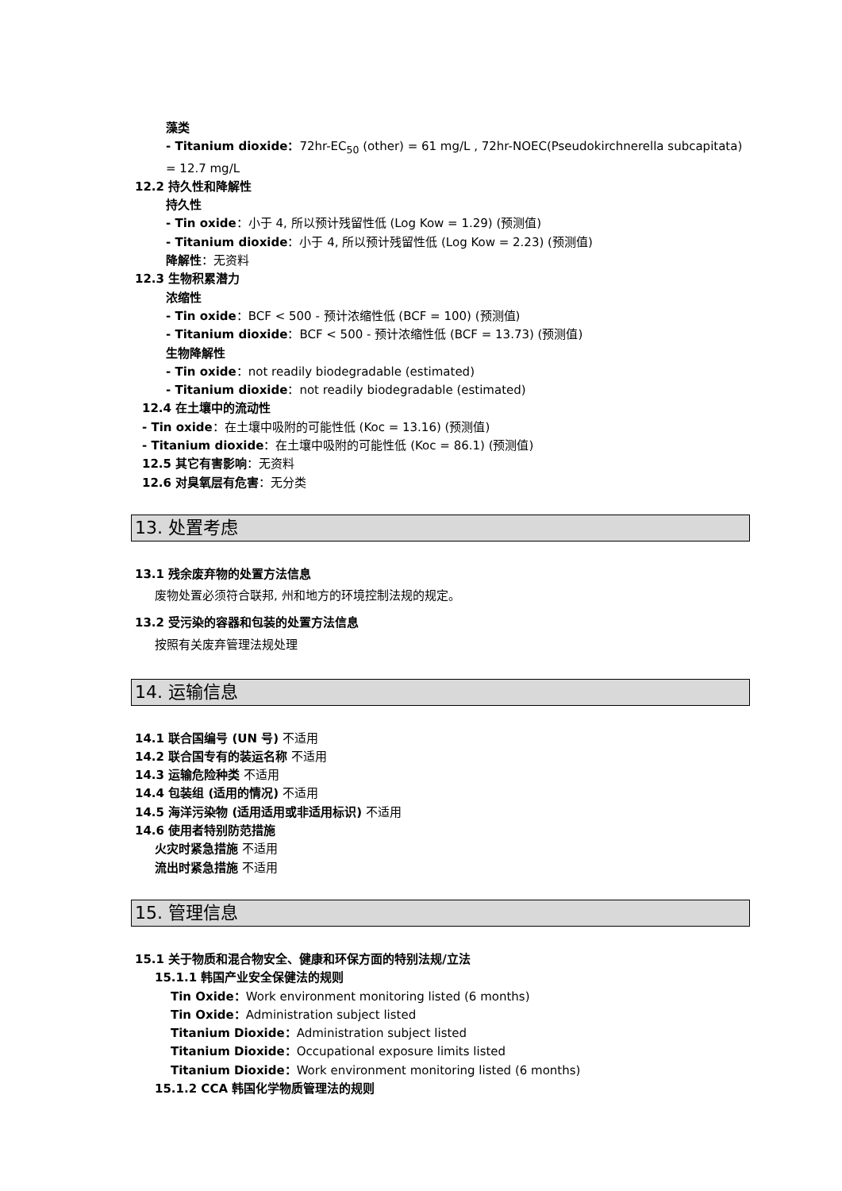藻类
- Titanium dioxide：72hr-EC<sub>50</sub> (other) = 61 mg/L , 72hr-NOEC(Pseudokirchnerella subcapitata) = 12.7 mg/L
12.2 持久性和降解性
持久性
- Tin oxide：小于 4, 所以预计残留性低 (Log Kow = 1.29) (预测值)
- Titanium dioxide：小于 4, 所以预计残留性低 (Log Kow = 2.23) (预测值)
降解性：无资料
12.3 生物积累潜力
浓缩性
- Tin oxide：BCF < 500 - 预计浓缩性低 (BCF = 100) (预测值)
- Titanium dioxide：BCF < 500 - 预计浓缩性低 (BCF = 13.73) (预测值)
生物降解性
- Tin oxide：not readily biodegradable (estimated)
- Titanium dioxide：not readily biodegradable (estimated)
12.4 在土壤中的流动性
- Tin oxide：在土壤中吸附的可能性低 (Koc = 13.16) (预测值)
- Titanium dioxide：在土壤中吸附的可能性低 (Koc = 86.1) (预测值)
12.5 其它有害影响：无资料
12.6 对臭氧层有危害：无分类
13. 处置考虑
13.1 残余废弃物的处置方法信息
废物处置必须符合联邦, 州和地方的环境控制法规的规定。
13.2 受污染的容器和包装的处置方法信息
按照有关废弃管理法规处理
14. 运输信息
14.1 联合国编号 (UN 号) 不适用
14.2 联合国专有的装运名称 不适用
14.3 运输危险种类 不适用
14.4 包装组 (适用的情况) 不适用
14.5 海洋污染物 (适用适用或非适用标识) 不适用
14.6 使用者特别防范措施
火灾时紧急措施 不适用
流出时紧急措施 不适用
15. 管理信息
15.1 关于物质和混合物安全、健康和环保方面的特别法规/立法
15.1.1 韩国产业安全保健法的规则
Tin Oxide：Work environment monitoring listed (6 months)
Tin Oxide：Administration subject listed
Titanium Dioxide：Administration subject listed
Titanium Dioxide：Occupational exposure limits listed
Titanium Dioxide：Work environment monitoring listed (6 months)
15.1.2 CCA 韩国化学物质管理法的规则